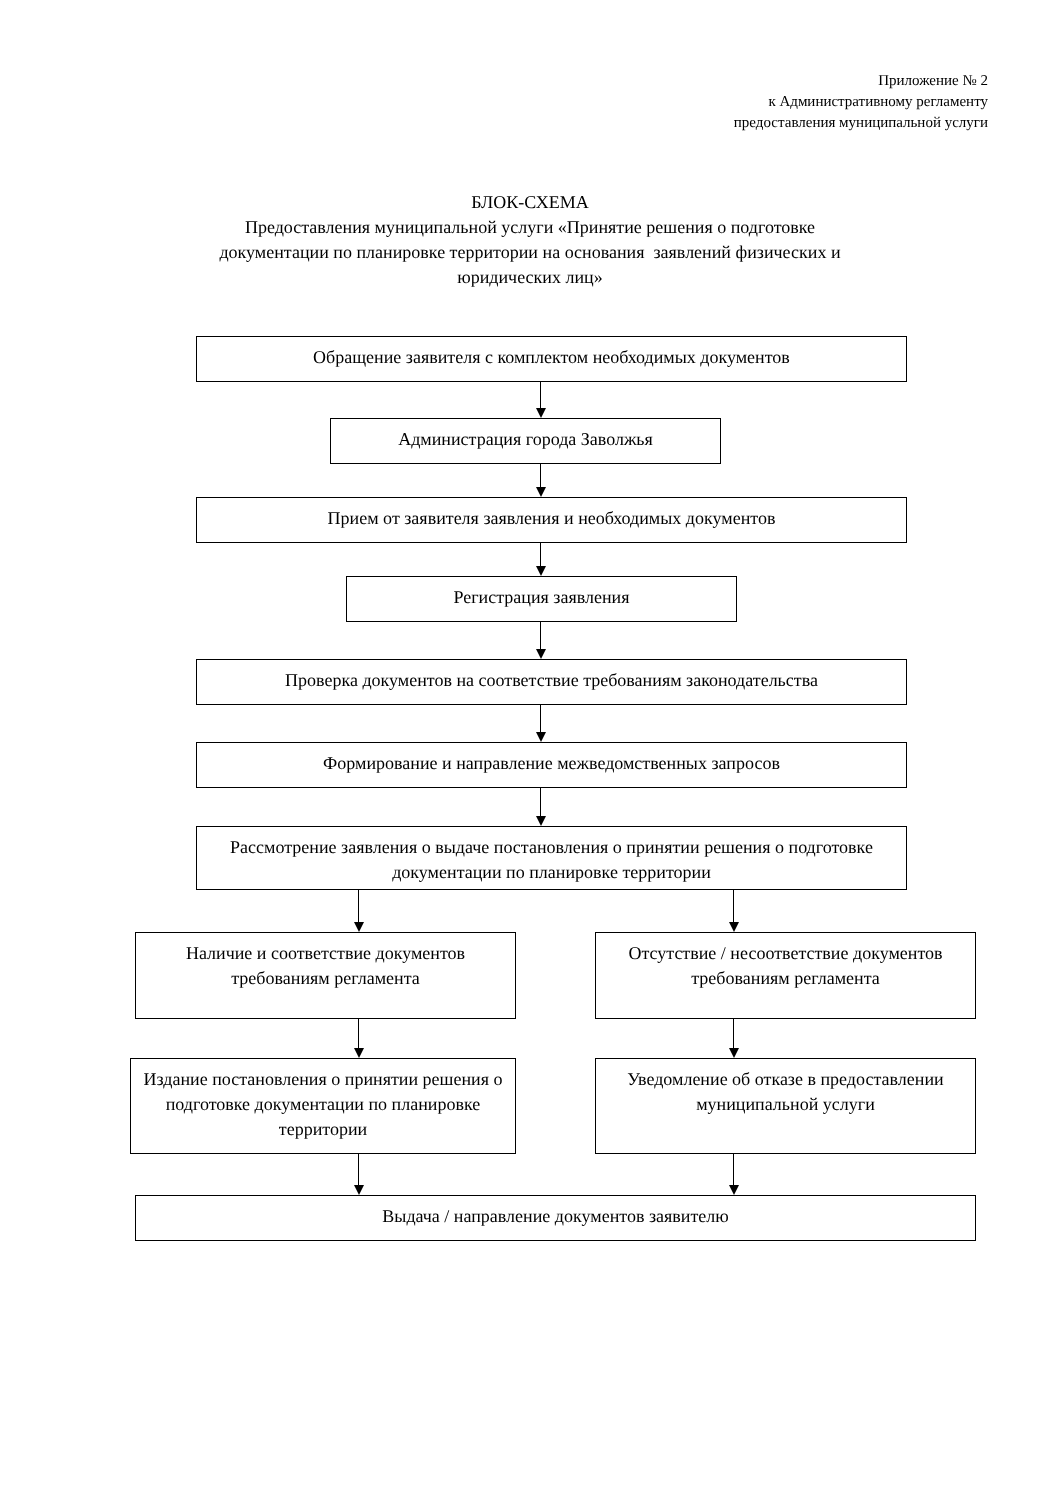Приложение № 2
к Административному регламенту
предоставления муниципальной услуги
БЛОК-СХЕМА
Предоставления муниципальной услуги «Принятие решения о подготовке
документации по планировке территории на основания заявлений физических и
юридических лиц»
Обращение заявителя с комплектом необходимых документов
Администрация города Заволжья
Прием от заявителя заявления и необходимых документов
Регистрация заявления
Проверка документов на соответствие требованиям законодательства
Формирование и направление межведомственных запросов
Рассмотрение заявления о выдаче постановления о принятии решения о подготовке документации по планировке территории
Наличие и соответствие документов требованиям регламента
Отсутствие / несоответствие документов требованиям регламента
Издание постановления о принятии решения о подготовке документации по планировке территории
Уведомление об отказе в предоставлении муниципальной услуги
Выдача / направление документов заявителю